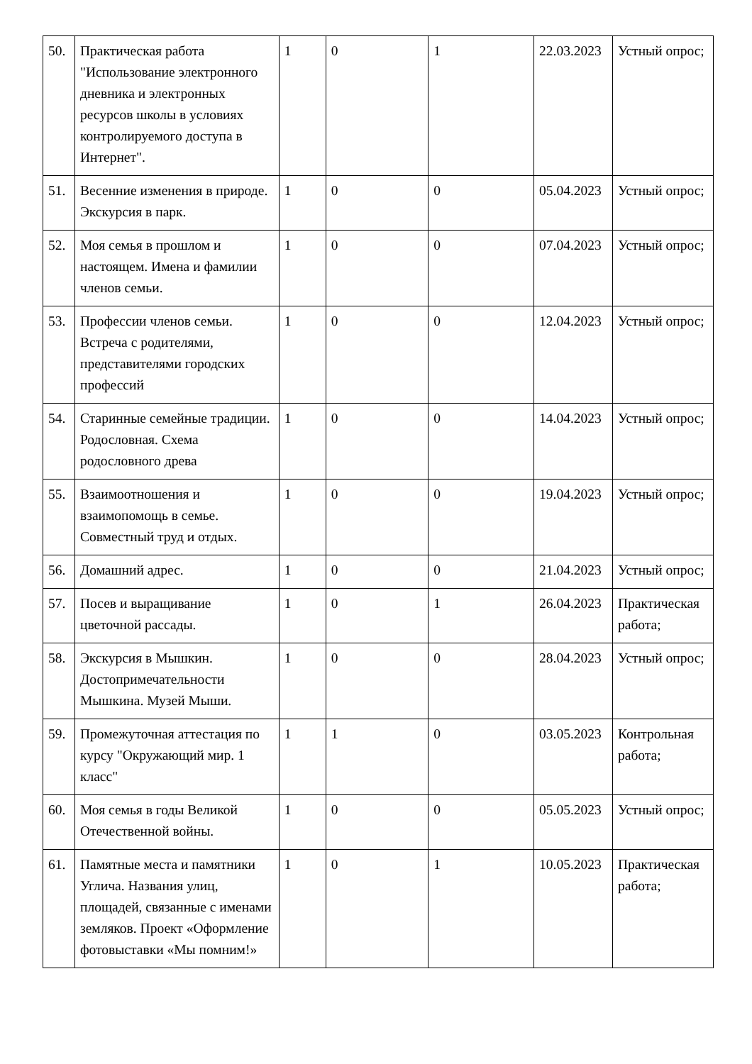| 50. | Практическая работа "Использование электронного дневника и электронных ресурсов школы в условиях контролируемого доступа в Интернет". | 1 | 0 | 1 | 22.03.2023 | Устный опрос; |
| 51. | Весенние изменения в природе. Экскурсия в парк. | 1 | 0 | 0 | 05.04.2023 | Устный опрос; |
| 52. | Моя семья в прошлом и настоящем. Имена и фамилии членов семьи. | 1 | 0 | 0 | 07.04.2023 | Устный опрос; |
| 53. | Профессии членов семьи. Встреча с родителями, представителями городских профессий | 1 | 0 | 0 | 12.04.2023 | Устный опрос; |
| 54. | Старинные семейные традиции. Родословная. Схема родословного древа | 1 | 0 | 0 | 14.04.2023 | Устный опрос; |
| 55. | Взаимоотношения и взаимопомощь в семье. Совместный труд и отдых. | 1 | 0 | 0 | 19.04.2023 | Устный опрос; |
| 56. | Домашний адрес. | 1 | 0 | 0 | 21.04.2023 | Устный опрос; |
| 57. | Посев и выращивание цветочной рассады. | 1 | 0 | 1 | 26.04.2023 | Практическая работа; |
| 58. | Экскурсия в Мышкин. Достопримечательности Мышкина. Музей Мыши. | 1 | 0 | 0 | 28.04.2023 | Устный опрос; |
| 59. | Промежуточная аттестация по курсу "Окружающий мир. 1 класс" | 1 | 1 | 0 | 03.05.2023 | Контрольная работа; |
| 60. | Моя семья в годы Великой Отечественной войны. | 1 | 0 | 0 | 05.05.2023 | Устный опрос; |
| 61. | Памятные места и памятники Углича. Названия улиц, площадей, связанные с именами земляков. Проект «Оформление фотовыставки «Мы помним!» | 1 | 0 | 1 | 10.05.2023 | Практическая работа; |